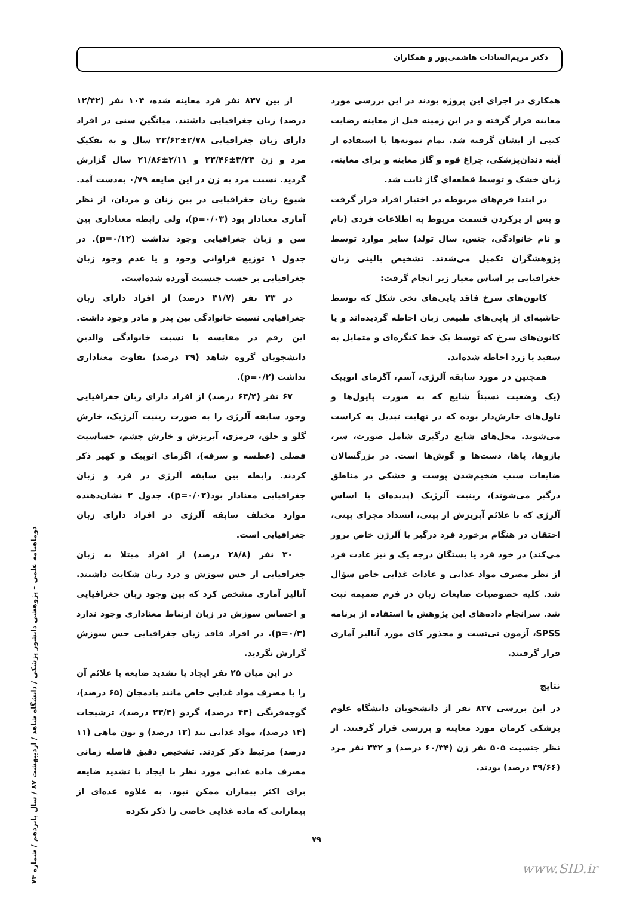دکتر مریم‌السادات هاشمی‌پور و همکاران
همکاری در اجرای این پروژه بودند در این بررسی مورد معاینه قرار گرفته و در این زمینه قبل از معاینه رضایت کتبی از ایشان گرفته شد. تمام نمونه‌ها با استفاده از آینه دندان‌پزشکی، چراغ قوه و گاز معاینه و برای معاینه، زبان خشک و توسط قطعه‌ای گاز ثابت شد.
در ابتدا فرم‌های مربوطه در اختیار افراد قرار گرفت و پس از پرکردن قسمت مربوط به اطلاعات فردی (نام و نام خانوادگی، جنس، سال تولد) سایر موارد توسط پژوهشگران تکمیل می‌شدند. تشخیص بالینی زبان جغرافیایی بر اساس معیار زیر انجام گرفت:
کانون‌های سرخ فاقد پاپی‌های نخی شکل که توسط حاشیه‌ای از پاپی‌های طبیعی زبان احاطه گردیده‌اند و یا کانون‌های سرخ که توسط یک خط کنگره‌ای و متمایل به سفید یا زرد احاطه شده‌اند.
همچنین در مورد سابقه آلرژی، آسم، آگزمای اتوپیک (یک وضعیت نسبتاً شایع که به صورت پاپول‌ها و تاول‌های خارش‌دار بوده که در نهایت تبدیل به کراست می‌شوند. محل‌های شایع درگیری شامل صورت، سر، بازوها، پاها، دست‌ها و گوش‌ها است. در بزرگسالان ضایعات سبب ضخیم‌شدن پوست و خشکی در مناطق درگیر می‌شوند)، رینیت آلرژیک (پدیده‌ای با اساس آلرژی که با علائم آبریزش از بینی، انسداد مجرای بینی، احتقان در هنگام برخورد فرد درگیر با آلرژن خاص بروز می‌کند) در خود فرد یا بستگان درجه یک و نیز عادت فرد از نظر مصرف مواد غذایی و عادات غذایی خاص سؤال شد. کلیه خصوصیات ضایعات زبان در فرم ضمیمه ثبت شد. سرانجام داده‌های این پژوهش با استفاده از برنامه SPSS، آزمون تی‌تست و مجذور کای مورد آنالیز آماری قرار گرفتند.
نتایج
در این بررسی ۸۳۷ نفر از دانشجویان دانشگاه علوم پزشکی کرمان مورد معاینه و بررسی قرار گرفتند. از نظر جنسیت ۵۰۵ نفر زن (۶۰/۳۴ درصد) و ۳۳۲ نفر مرد (۳۹/۶۶ درصد) بودند.
از بین ۸۳۷ نفر فرد معاینه شده، ۱۰۴ نفر (۱۲/۴۲ درصد) زبان جغرافیایی داشتند. میانگین سنی در افراد دارای زبان جغرافیایی ۲/۷۸±۲۲/۶۲ سال و به تفکیک مرد و زن ۳/۲۳±۲۳/۴۶ و ۲/۱۱±۲۱/۸۶ سال گزارش گردید. نسبت مرد به زن در این ضایعه ۰/۷۹ به‌دست آمد. شیوع زبان جغرافیایی در بین زنان و مردان، از نظر آماری معنادار بود (p=۰/۰۳)، ولی رابطه معناداری بین سن و زبان جغرافیایی وجود نداشت (p=۰/۱۲). در جدول ۱ توزیع فراوانی وجود و یا عدم وجود زبان جغرافیایی بر حسب جنسیت آورده شده‌است.
در ۳۳ نفر (۳۱/۷ درصد) از افراد دارای زبان جغرافیایی نسبت خانوادگی بین پدر و مادر وجود داشت. این رقم در مقایسه با نسبت خانوادگی والدین دانشجویان گروه شاهد (۲۹ درصد) تفاوت معناداری نداشت (p=۰/۲).
۶۷ نفر (۶۴/۴ درصد) از افراد دارای زبان جغرافیایی وجود سابقه آلرژی را به صورت رینیت آلرژیک، خارش گلو و حلق، قرمزی، آبریزش و خارش چشم، حساسیت فصلی (عطسه و سرفه)، اگزمای اتوپیک و کهیر ذکر کردند. رابطه بین سابقه آلرژی در فرد و زبان جغرافیایی معنادار بود(p=۰/۰۲). جدول ۲ نشان‌دهنده موارد مختلف سابقه آلرژی در افراد دارای زبان جغرافیایی است.
۳۰ نفر (۲۸/۸ درصد) از افراد مبتلا به زبان جغرافیایی از حس سوزش و درد زبان شکایت داشتند. آنالیز آماری مشخص کرد که بین وجود زبان جغرافیایی و احساس سوزش در زبان ارتباط معناداری وجود ندارد (p=۰/۳). در افراد فاقد زبان جغرافیایی حس سوزش گزارش نگردید.
در این میان ۲۵ نفر ایجاد یا تشدید ضایعه یا علائم آن را با مصرف مواد غذایی خاص مانند بادمجان (۶۵ درصد)، گوجه‌فرنگی (۴۳ درصد)، گردو (۲۳/۳ درصد)، ترشیجات (۱۴ درصد)، مواد غذایی تند (۱۲ درصد) و تون ماهی (۱۱ درصد) مرتبط ذکر کردند. تشخیص دقیق فاصله زمانی مصرف ماده غذایی مورد نظر با ایجاد یا تشدید ضایعه برای اکثر بیماران ممکن نبود. به علاوه عده‌ای از بیمارانی که ماده غذایی خاصی را ذکر نکرده
دوماهنامه علمی – پژوهشی دانشور پزشکی / دانشگاه شاهد / اردیبهشت ۸۷ / سال پانزدهم / شماره ۷۴
۷۹
www.SID.ir